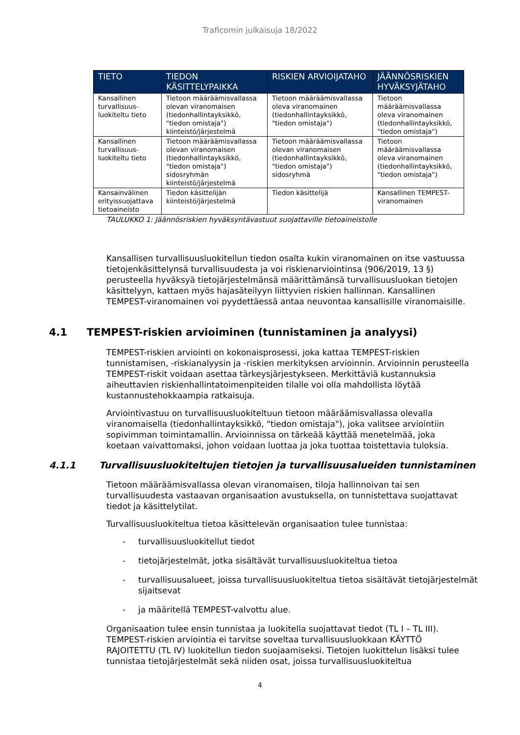Traficomin julkaisuja 18/2022
| TIETO | TIEDON KÄSITTELYPAIKKA | RISKIEN ARVIOIJATAHO | JÄÄNNÖSRISKIEN HYVÄKSYJÄTAHO |
| --- | --- | --- | --- |
| Kansallinen turvallisuus-luokiteltu tieto | Tietoon määräämisvallassa olevan viranomaisen (tiedonhallintayksikkö, "tiedon omistaja") kiinteistö/järjestelmä | Tietoon määräämisvallassa oleva viranomainen (tiedonhallintayksikkö, "tiedon omistaja") | Tietoon määräämisvallassa oleva viranomainen (tiedonhallintayksikkö, "tiedon omistaja") |
| Kansallinen turvallisuus-luokiteltu tieto | Tietoon määräämisvallassa olevan viranomaisen (tiedonhallintayksikkö, "tiedon omistaja") sidosryhmän kiinteistö/järjestelmä | Tietoon määräämisvallassa olevan viranomaisen (tiedonhallintayksikkö, "tiedon omistaja") sidosryhmä | Tietoon määräämisvallassa oleva viranomainen (tiedonhallintayksikkö, "tiedon omistaja") |
| Kansainvälinen erityissuojattava tietoaineisto | Tiedon käsittelijän kiinteistö/järjestelmä | Tiedon käsittelijä | Kansallinen TEMPEST-viranomainen |
TAULUKKO 1: Jäännösriskien hyväksyntävastuut suojattaville tietoaineistolle
Kansallisen turvallisuusluokitellun tiedon osalta kukin viranomainen on itse vastuussa tietojenkäsittelynsä turvallisuudesta ja voi riskienarviointinsa (906/2019, 13 §) perusteella hyväksyä tietojärjestelmänsä määrittämänsä turvallisuusluokan tietojen käsittelyyn, kattaen myös hajasäteilyyn liittyvien riskien hallinnan. Kansallinen TEMPEST-viranomainen voi pyydettäessä antaa neuvontaa kansallisille viranomaisille.
4.1 TEMPEST-riskien arvioiminen (tunnistaminen ja analyysi)
TEMPEST-riskien arviointi on kokonaisprosessi, joka kattaa TEMPEST-riskien tunnistamisen, -riskianalyysin ja -riskien merkityksen arvioinnin. Arvioinnin perusteella TEMPEST-riskit voidaan asettaa tärkeysjärjestykseen. Merkittäviä kustannuksia aiheuttavien riskienhallintatoimenpiteiden tilalle voi olla mahdollista löytää kustannustehokkaampia ratkaisuja.
Arviointivastuu on turvallisuusluokiteltuun tietoon määräämisvallassa olevalla viranomaisella (tiedonhallintayksikkö, "tiedon omistaja"), joka valitsee arviointiin sopivimman toimintamallin. Arvioinnissa on tärkeää käyttää menetelmää, joka koetaan vaivattomaksi, johon voidaan luottaa ja joka tuottaa toistettavia tuloksia.
4.1.1 Turvallisuusluokiteltujen tietojen ja turvallisuusalueiden tunnistaminen
Tietoon määräämisvallassa olevan viranomaisen, tiloja hallinnoivan tai sen turvallisuudesta vastaavan organisaation avustuksella, on tunnistettava suojattavat tiedot ja käsittelytilat.
Turvallisuusluokiteltua tietoa käsittelevän organisaation tulee tunnistaa:
- turvallisuusluokitellut tiedot
- tietojärjestelmät, jotka sisältävät turvallisuusluokiteltua tietoa
- turvallisuusalueet, joissa turvallisuusluokiteltua tietoa sisältävät tietojärjestelmät sijaitsevat
- ja määritellä TEMPEST-valvottu alue.
Organisaation tulee ensin tunnistaa ja luokitella suojattavat tiedot (TL I – TL III). TEMPEST-riskien arviointia ei tarvitse soveltaa turvallisuusluokkaan KÄYTTÖ RAJOITETTU (TL IV) luokitellun tiedon suojaamiseksi. Tietojen luokittelun lisäksi tulee tunnistaa tietojärjestelmät sekä niiden osat, joissa turvallisuusluokiteltua
4